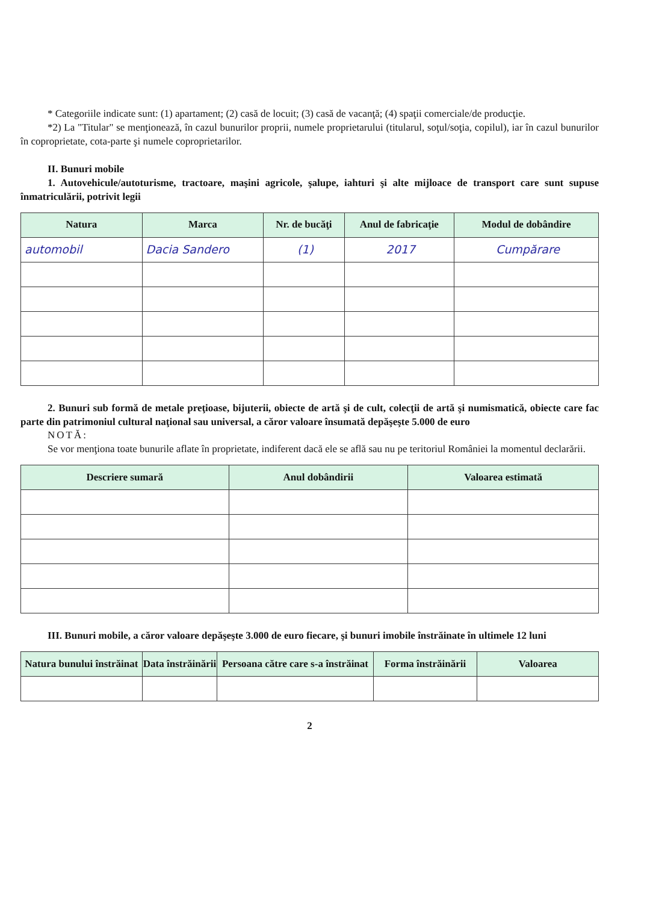* Categoriile indicate sunt: (1) apartament; (2) casă de locuit; (3) casă de vacanţă; (4) spaţii comerciale/de producţie.
*2) La "Titular" se menţionează, în cazul bunurilor proprii, numele proprietarului (titularul, soţul/soţia, copilul), iar în cazul bunurilor în coproprietate, cota-parte şi numele coproprietarilor.
II. Bunuri mobile
1. Autovehicule/autoturisme, tractoare, maşini agricole, şalupe, iahturi şi alte mijloace de transport care sunt supuse înmatriculării, potrivit legii
| Natura | Marca | Nr. de bucăţi | Anul de fabricaţie | Modul de dobândire |
| --- | --- | --- | --- | --- |
| automobil | Dacia Sandero | (1) | 2017 | Cumpărare |
2. Bunuri sub formă de metale preţioase, bijuterii, obiecte de artă şi de cult, colecţii de artă şi numismatică, obiecte care fac parte din patrimoniul cultural naţional sau universal, a căror valoare însumată depăşeşte 5.000 de euro
NOTĂ:
Se vor menţiona toate bunurile aflate în proprietate, indiferent dacă ele se află sau nu pe teritoriul României la momentul declarării.
| Descriere sumară | Anul dobândirii | Valoarea estimată |
| --- | --- | --- |
III. Bunuri mobile, a căror valoare depăşeşte 3.000 de euro fiecare, şi bunuri imobile înstrăinate în ultimele 12 luni
| Natura bunului înstrăinat | Data înstrăinării | Persoana către care s-a înstrăinat | Forma înstrăinării | Valoarea |
| --- | --- | --- | --- | --- |
2